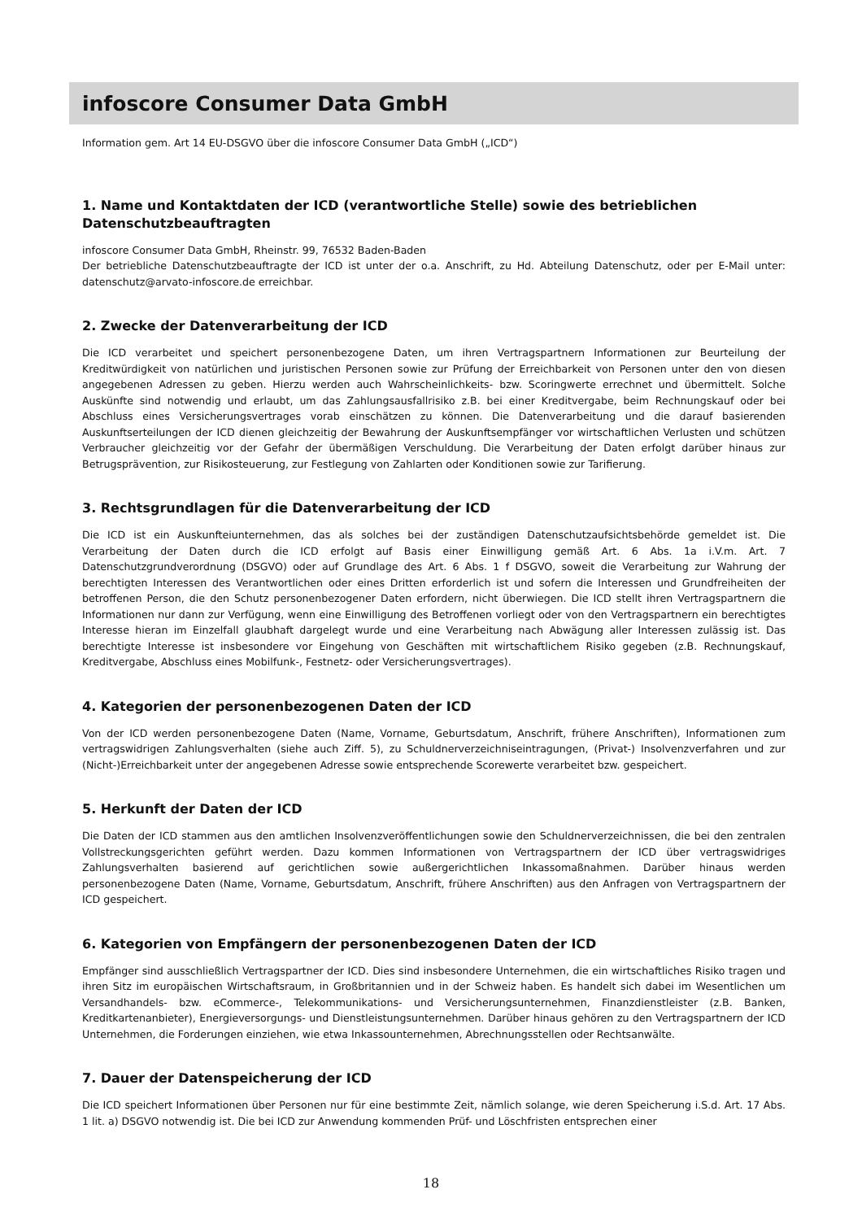infoscore Consumer Data GmbH
Information gem. Art 14 EU-DSGVO über die infoscore Consumer Data GmbH („ICD“)
1. Name und Kontaktdaten der ICD (verantwortliche Stelle) sowie des betrieblichen Datenschutzbeauftragten
infoscore Consumer Data GmbH, Rheinstr. 99, 76532 Baden-Baden
Der betriebliche Datenschutzbeauftragte der ICD ist unter der o.a. Anschrift, zu Hd. Abteilung Datenschutz, oder per E-Mail unter: datenschutz@arvato-infoscore.de erreichbar.
2. Zwecke der Datenverarbeitung der ICD
Die ICD verarbeitet und speichert personenbezogene Daten, um ihren Vertragspartnern Informationen zur Beurteilung der Kreditwürdigkeit von natürlichen und juristischen Personen sowie zur Prüfung der Erreichbarkeit von Personen unter den von diesen angegebenen Adressen zu geben. Hierzu werden auch Wahrscheinlichkeits- bzw. Scoringwerte errechnet und übermittelt. Solche Auskünfte sind notwendig und erlaubt, um das Zahlungsausfallrisiko z.B. bei einer Kreditvergabe, beim Rechnungskauf oder bei Abschluss eines Versicherungsvertrages vorab einschätzen zu können. Die Datenverarbeitung und die darauf basierenden Auskunftserteilungen der ICD dienen gleichzeitig der Bewahrung der Auskunftsempfänger vor wirtschaftlichen Verlusten und schützen Verbraucher gleichzeitig vor der Gefahr der übermäßigen Verschuldung. Die Verarbeitung der Daten erfolgt darüber hinaus zur Betrugsprävention, zur Risikosteuerung, zur Festlegung von Zahlarten oder Konditionen sowie zur Tarifierung.
3. Rechtsgrundlagen für die Datenverarbeitung der ICD
Die ICD ist ein Auskunfteiunternehmen, das als solches bei der zuständigen Datenschutzaufsichtsbehörde gemeldet ist. Die Verarbeitung der Daten durch die ICD erfolgt auf Basis einer Einwilligung gemäß Art. 6 Abs. 1a i.V.m. Art. 7 Datenschutzgrundverordnung (DSGVO) oder auf Grundlage des Art. 6 Abs. 1 f DSGVO, soweit die Verarbeitung zur Wahrung der berechtigten Interessen des Verantwortlichen oder eines Dritten erforderlich ist und sofern die Interessen und Grundfreiheiten der betroffenen Person, die den Schutz personenbezogener Daten erfordern, nicht überwiegen. Die ICD stellt ihren Vertragspartnern die Informationen nur dann zur Verfügung, wenn eine Einwilligung des Betroffenen vorliegt oder von den Vertragspartnern ein berechtigtes Interesse hieran im Einzelfall glaubhaft dargelegt wurde und eine Verarbeitung nach Abwägung aller Interessen zulässig ist. Das berechtigte Interesse ist insbesondere vor Eingehung von Geschäften mit wirtschaftlichem Risiko gegeben (z.B. Rechnungskauf, Kreditvergabe, Abschluss eines Mobilfunk-, Festnetz- oder Versicherungsvertrages).
4. Kategorien der personenbezogenen Daten der ICD
Von der ICD werden personenbezogene Daten (Name, Vorname, Geburtsdatum, Anschrift, frühere Anschriften), Informationen zum vertragswidrigen Zahlungsverhalten (siehe auch Ziff. 5), zu Schuldnerverzeichniseintragungen, (Privat-) Insolvenzverfahren und zur (Nicht-)Erreichbarkeit unter der angegebenen Adresse sowie entsprechende Scorewerte verarbeitet bzw. gespeichert.
5. Herkunft der Daten der ICD
Die Daten der ICD stammen aus den amtlichen Insolvenzveröffentlichungen sowie den Schuldnerverzeichnissen, die bei den zentralen Vollstreckungsgerichten geführt werden. Dazu kommen Informationen von Vertragspartnern der ICD über vertragswidriges Zahlungsverhalten basierend auf gerichtlichen sowie außergerichtlichen Inkassomaßnahmen. Darüber hinaus werden personenbezogene Daten (Name, Vorname, Geburtsdatum, Anschrift, frühere Anschriften) aus den Anfragen von Vertragspartnern der ICD gespeichert.
6. Kategorien von Empfängern der personenbezogenen Daten der ICD
Empfänger sind ausschließlich Vertragspartner der ICD. Dies sind insbesondere Unternehmen, die ein wirtschaftliches Risiko tragen und ihren Sitz im europäischen Wirtschaftsraum, in Großbritannien und in der Schweiz haben. Es handelt sich dabei im Wesentlichen um Versandhandels- bzw. eCommerce-, Telekommunikations- und Versicherungsunternehmen, Finanzdienstleister (z.B. Banken, Kreditkartenanbieter), Energieversorgungs- und Dienstleistungsunternehmen. Darüber hinaus gehören zu den Vertragspartnern der ICD Unternehmen, die Forderungen einziehen, wie etwa Inkassounternehmen, Abrechnungsstellen oder Rechtsanwälte.
7. Dauer der Datenspeicherung der ICD
Die ICD speichert Informationen über Personen nur für eine bestimmte Zeit, nämlich solange, wie deren Speicherung i.S.d. Art. 17 Abs. 1 lit. a) DSGVO notwendig ist. Die bei ICD zur Anwendung kommenden Prüf- und Löschfristen entsprechen einer
18